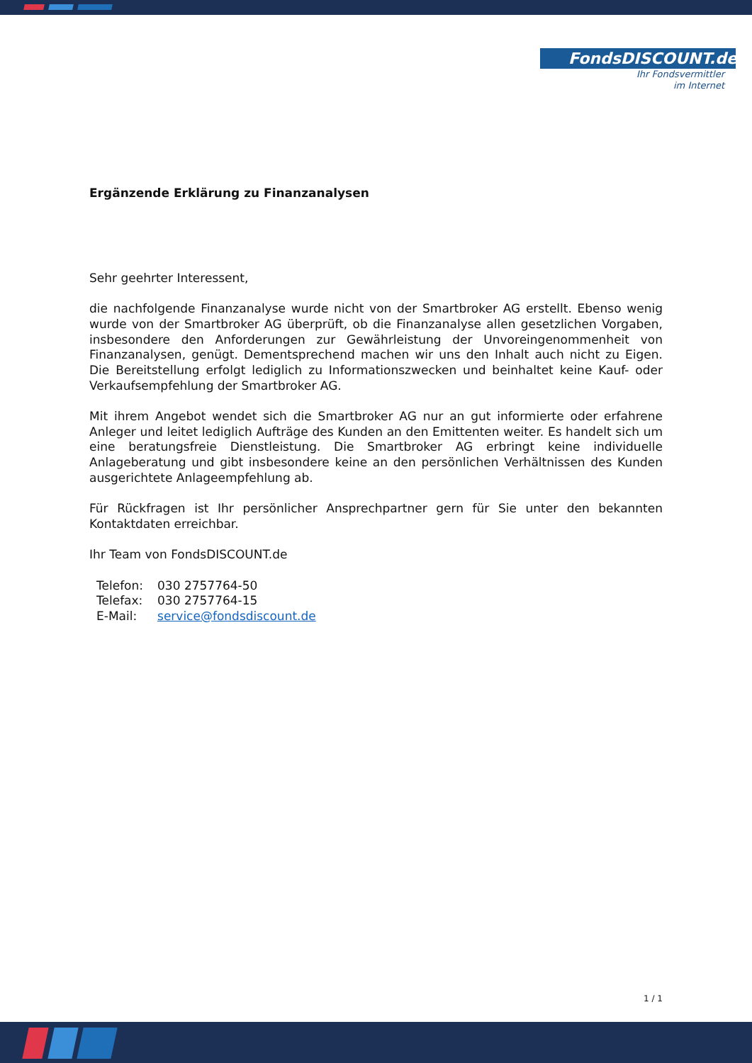FondsDISCOUNT.de
Ihr Fondsvermittler
im Internet
Ergänzende Erklärung zu Finanzanalysen
Sehr geehrter Interessent,
die nachfolgende Finanzanalyse wurde nicht von der Smartbroker AG erstellt. Ebenso wenig wurde von der Smartbroker AG überprüft, ob die Finanzanalyse allen gesetzlichen Vorgaben, insbesondere den Anforderungen zur Gewährleistung der Unvoreingenommenheit von Finanzanalysen, genügt. Dementsprechend machen wir uns den Inhalt auch nicht zu Eigen. Die Bereitstellung erfolgt lediglich zu Informationszwecken und beinhaltet keine Kauf- oder Verkaufsempfehlung der Smartbroker AG.
Mit ihrem Angebot wendet sich die Smartbroker AG nur an gut informierte oder erfahrene Anleger und leitet lediglich Aufträge des Kunden an den Emittenten weiter. Es handelt sich um eine beratungsfreie Dienstleistung. Die Smartbroker AG erbringt keine individuelle Anlageberatung und gibt insbesondere keine an den persönlichen Verhältnissen des Kunden ausgerichtete Anlageempfehlung ab.
Für Rückfragen ist Ihr persönlicher Ansprechpartner gern für Sie unter den bekannten Kontaktdaten erreichbar.
Ihr Team von FondsDISCOUNT.de
| Telefon: | 030 2757764-50 |
| Telefax: | 030 2757764-15 |
| E-Mail: | service@fondsdiscount.de |
1 / 1